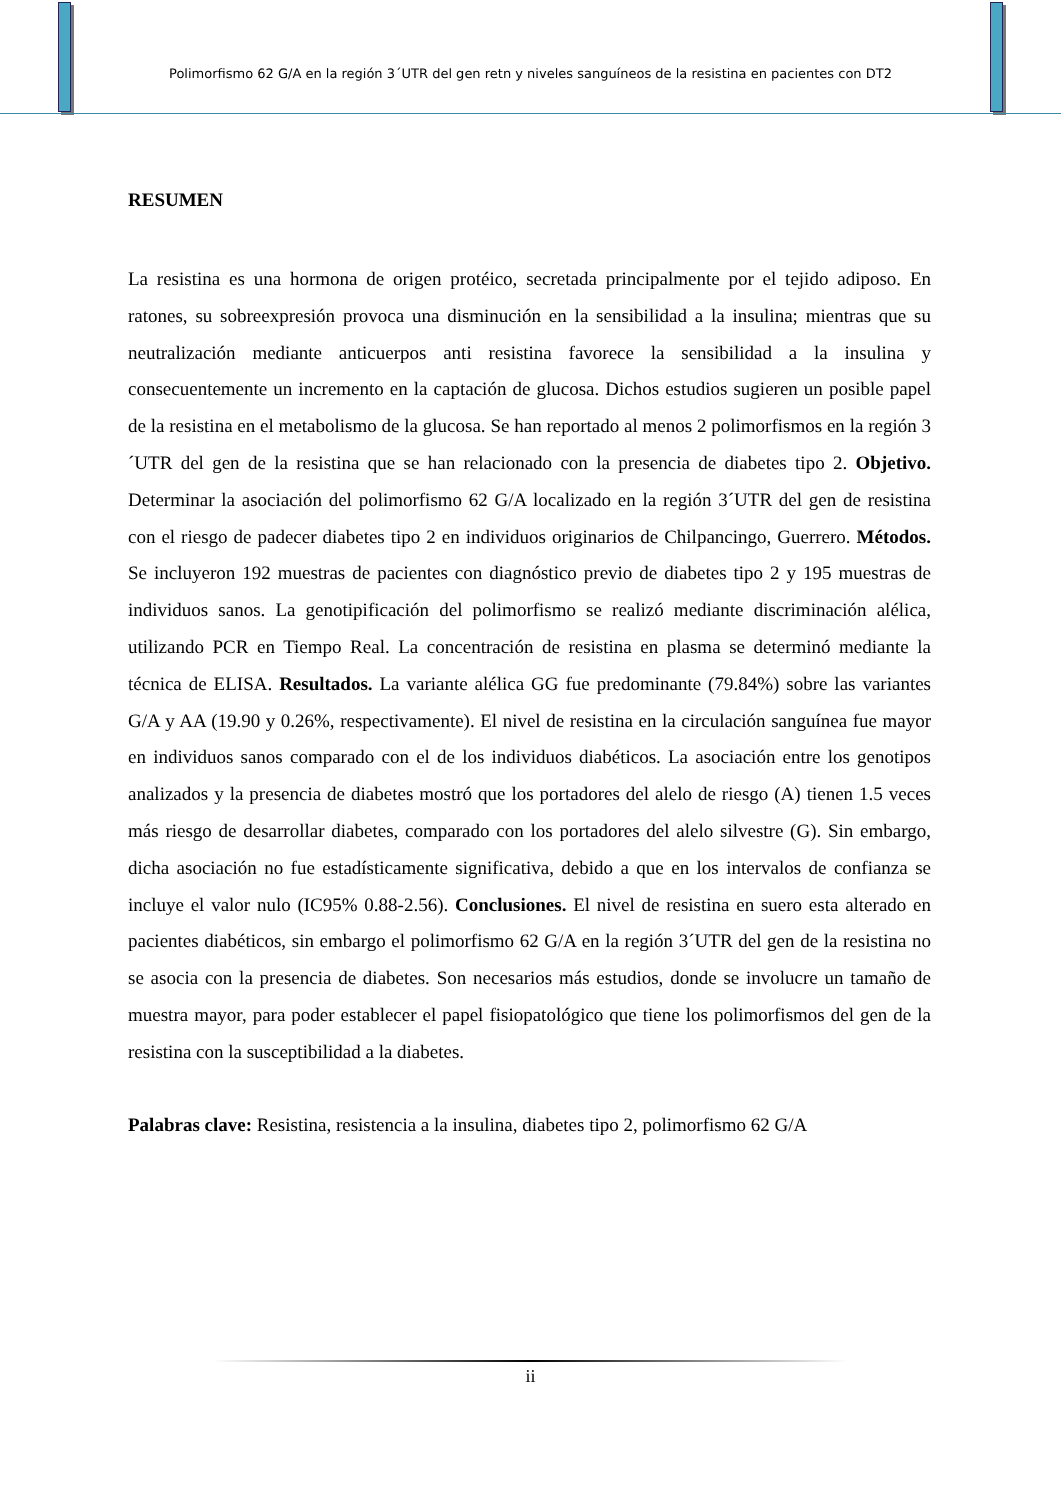Polimorfismo 62 G/A en la región 3´UTR del gen retn y niveles sanguíneos de la resistina en pacientes con DT2
RESUMEN
La resistina es una hormona de origen protéico, secretada principalmente por el tejido adiposo. En ratones, su sobreexpresión provoca una disminución en la sensibilidad a la insulina; mientras que su neutralización mediante anticuerpos anti resistina favorece la sensibilidad a la insulina y consecuentemente un incremento en la captación de glucosa. Dichos estudios sugieren un posible papel de la resistina en el metabolismo de la glucosa. Se han reportado al menos 2 polimorfismos en la región 3´UTR del gen de la resistina que se han relacionado con la presencia de diabetes tipo 2. Objetivo. Determinar la asociación del polimorfismo 62 G/A localizado en la región 3´UTR del gen de resistina con el riesgo de padecer diabetes tipo 2 en individuos originarios de Chilpancingo, Guerrero. Métodos. Se incluyeron 192 muestras de pacientes con diagnóstico previo de diabetes tipo 2 y 195 muestras de individuos sanos. La genotipificación del polimorfismo se realizó mediante discriminación alélica, utilizando PCR en Tiempo Real. La concentración de resistina en plasma se determinó mediante la técnica de ELISA. Resultados. La variante alélica GG fue predominante (79.84%) sobre las variantes G/A y AA (19.90 y 0.26%, respectivamente). El nivel de resistina en la circulación sanguínea fue mayor en individuos sanos comparado con el de los individuos diabéticos. La asociación entre los genotipos analizados y la presencia de diabetes mostró que los portadores del alelo de riesgo (A) tienen 1.5 veces más riesgo de desarrollar diabetes, comparado con los portadores del alelo silvestre (G). Sin embargo, dicha asociación no fue estadísticamente significativa, debido a que en los intervalos de confianza se incluye el valor nulo (IC95% 0.88-2.56). Conclusiones. El nivel de resistina en suero esta alterado en pacientes diabéticos, sin embargo el polimorfismo 62 G/A en la región 3´UTR del gen de la resistina no se asocia con la presencia de diabetes. Son necesarios más estudios, donde se involucre un tamaño de muestra mayor, para poder establecer el papel fisiopatológico que tiene los polimorfismos del gen de la resistina con la susceptibilidad a la diabetes.
Palabras clave: Resistina, resistencia a la insulina, diabetes tipo 2, polimorfismo 62 G/A
ii